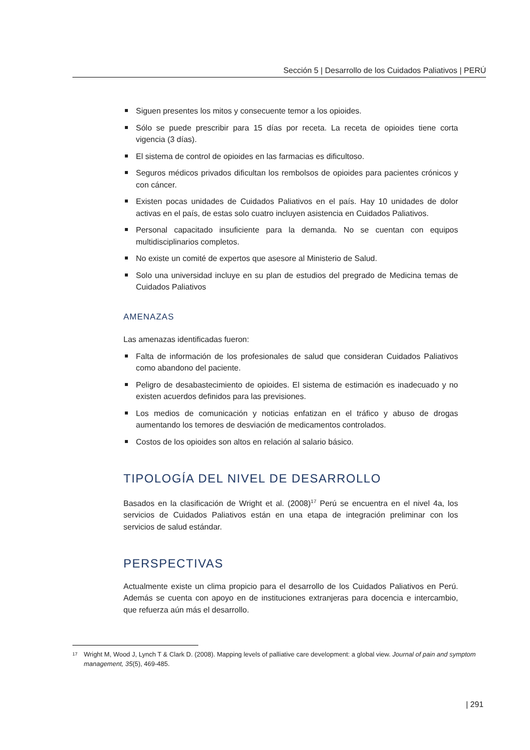Sección 5 | Desarrollo de los Cuidados Paliativos | PERÚ
Siguen presentes los mitos y consecuente temor a los opioides.
Sólo se puede prescribir para 15 días por receta. La receta de opioides tiene corta vigencia (3 días).
El sistema de control de opioides en las farmacias es dificultoso.
Seguros médicos privados dificultan los rembolsos de opioides para pacientes crónicos y con cáncer.
Existen pocas unidades de Cuidados Paliativos en el país. Hay 10 unidades de dolor activas en el país, de estas solo cuatro incluyen asistencia en Cuidados Paliativos.
Personal capacitado insuficiente para la demanda. No se cuentan con equipos multidisciplinarios completos.
No existe un comité de expertos que asesore al Ministerio de Salud.
Solo una universidad incluye en su plan de estudios del pregrado de Medicina temas de Cuidados Paliativos
AMENAZAS
Las amenazas identificadas fueron:
Falta de información de los profesionales de salud que consideran Cuidados Paliativos como abandono del paciente.
Peligro de desabastecimiento de opioides. El sistema de estimación es inadecuado y no existen acuerdos definidos para las previsiones.
Los medios de comunicación y noticias enfatizan en el tráfico y abuso de drogas aumentando los temores de desviación de medicamentos controlados.
Costos de los opioides son altos en relación al salario básico.
TIPOLOGÍA DEL NIVEL DE DESARROLLO
Basados en la clasificación de Wright et al. (2008)<sup>17</sup> Perú se encuentra en el nivel 4a, los servicios de Cuidados Paliativos están en una etapa de integración preliminar con los servicios de salud estándar.
PERSPECTIVAS
Actualmente existe un clima propicio para el desarrollo de los Cuidados Paliativos en Perú. Además se cuenta con apoyo en de instituciones extranjeras para docencia e intercambio, que refuerza aún más el desarrollo.
<sup>17</sup>
Wright M, Wood J, Lynch T & Clark D. (2008). Mapping levels of palliative care development: a global view. Journal of pain and symptom management, 35(5), 469-485.
| 291